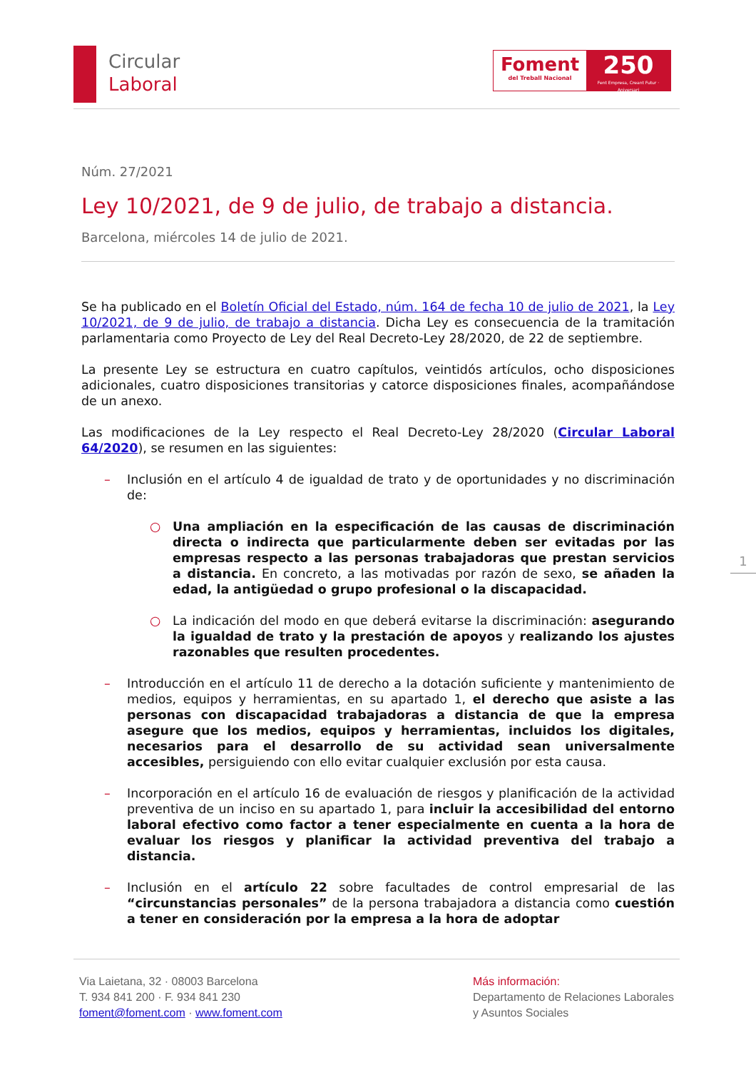Circular
Laboral
Foment
del Treball Nacional
250
Fent Empresa, Creant Futur · Aniversari
Núm. 27/2021
Ley 10/2021, de 9 de julio, de trabajo a distancia.
Barcelona, miércoles 14 de julio de 2021.
Se ha publicado en el Boletín Oficial del Estado, núm. 164 de fecha 10 de julio de 2021, la Ley 10/2021, de 9 de julio, de trabajo a distancia. Dicha Ley es consecuencia de la tramitación parlamentaria como Proyecto de Ley del Real Decreto-Ley 28/2020, de 22 de septiembre.
La presente Ley se estructura en cuatro capítulos, veintidós artículos, ocho disposiciones adicionales, cuatro disposiciones transitorias y catorce disposiciones finales, acompañándose de un anexo.
Las modificaciones de la Ley respecto el Real Decreto-Ley 28/2020 (Circular Laboral 64/2020), se resumen en las siguientes:
– Inclusión en el artículo 4 de igualdad de trato y de oportunidades y no discriminación de:
○ Una ampliación en la especificación de las causas de discriminación directa o indirecta que particularmente deben ser evitadas por las empresas respecto a las personas trabajadoras que prestan servicios a distancia. En concreto, a las motivadas por razón de sexo, se añaden la edad, la antigüedad o grupo profesional o la discapacidad.
○ La indicación del modo en que deberá evitarse la discriminación: asegurando la igualdad de trato y la prestación de apoyos y realizando los ajustes razonables que resulten procedentes.
– Introducción en el artículo 11 de derecho a la dotación suficiente y mantenimiento de medios, equipos y herramientas, en su apartado 1, el derecho que asiste a las personas con discapacidad trabajadoras a distancia de que la empresa asegure que los medios, equipos y herramientas, incluidos los digitales, necesarios para el desarrollo de su actividad sean universalmente accesibles, persiguiendo con ello evitar cualquier exclusión por esta causa.
– Incorporación en el artículo 16 de evaluación de riesgos y planificación de la actividad preventiva de un inciso en su apartado 1, para incluir la accesibilidad del entorno laboral efectivo como factor a tener especialmente en cuenta a la hora de evaluar los riesgos y planificar la actividad preventiva del trabajo a distancia.
– Inclusión en el artículo 22 sobre facultades de control empresarial de las “circunstancias personales” de la persona trabajadora a distancia como cuestión a tener en consideración por la empresa a la hora de adoptar
1
Via Laietana, 32 · 08003 Barcelona
T. 934 841 200 · F. 934 841 230
foment@foment.com · www.foment.com
Más información:
Departamento de Relaciones Laborales
y Asuntos Sociales